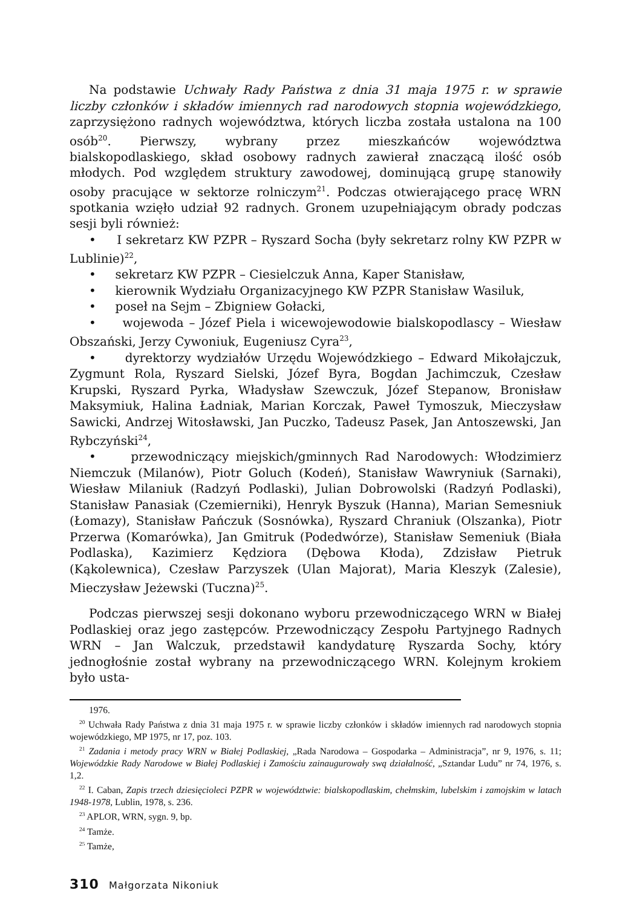Na podstawie Uchwały Rady Państwa z dnia 31 maja 1975 r. w sprawie liczby członków i składów imiennych rad narodowych stopnia wojewódzkiego, zaprzysiężono radnych województwa, których liczba została ustalona na 100 osób<sup>20</sup>. Pierwszy, wybrany przez mieszkańców województwa bialskopodlaskiego, skład osobowy radnych zawierał znaczącą ilość osób młodych. Pod względem struktury zawodowej, dominującą grupę stanowiły osoby pracujące w sektorze rolniczym<sup>21</sup>. Podczas otwierającego pracę WRN spotkania wzięło udział 92 radnych. Gronem uzupełniającym obrady podczas sesji byli również:
• I sekretarz KW PZPR – Ryszard Socha (były sekretarz rolny KW PZPR w Lublinie)<sup>22</sup>,
• sekretarz KW PZPR – Ciesielczuk Anna, Kaper Stanisław,
• kierownik Wydziału Organizacyjnego KW PZPR Stanisław Wasiluk,
• poseł na Sejm – Zbigniew Gołacki,
• wojewoda – Józef Piela i wicewojewodowie bialskopodlascy – Wiesław Obszański, Jerzy Cywoniuk, Eugeniusz Cyra<sup>23</sup>,
• dyrektorzy wydziałów Urzędu Wojewódzkiego – Edward Mikołajczuk, Zygmunt Rola, Ryszard Sielski, Józef Byra, Bogdan Jachimczuk, Czesław Krupski, Ryszard Pyrka, Władysław Szewczuk, Józef Stepanow, Bronisław Maksymiuk, Halina Ładniak, Marian Korczak, Paweł Tymoszuk, Mieczysław Sawicki, Andrzej Witosławski, Jan Puczko, Tadeusz Pasek, Jan Antoszewski, Jan Rybczyński<sup>24</sup>,
• przewodniczący miejskich/gminnych Rad Narodowych: Włodzimierz Niemczuk (Milanów), Piotr Goluch (Kodeń), Stanisław Wawryniuk (Sarnaki), Wiesław Milaniuk (Radzyń Podlaski), Julian Dobrowolski (Radzyń Podlaski), Stanisław Panasiak (Czemierniki), Henryk Byszuk (Hanna), Marian Semesniuk (Łomazy), Stanisław Pańczuk (Sosnówka), Ryszard Chraniuk (Olszanka), Piotr Przerwa (Komarówka), Jan Gmitruk (Podedwórze), Stanisław Semeniuk (Biała Podlaska), Kazimierz Kędziora (Dębowa Kłoda), Zdzisław Pietruk (Kąkolewnica), Czesław Parzyszek (Ulan Majorat), Maria Kleszyk (Zalesie), Mieczysław Jeżewski (Tuczna)<sup>25</sup>.
Podczas pierwszej sesji dokonano wyboru przewodniczącego WRN w Białej Podlaskiej oraz jego zastępców. Przewodniczący Zespołu Partyjnego Radnych WRN – Jan Walczuk, przedstawił kandydaturę Ryszarda Sochy, który jednogłośnie został wybrany na przewodniczącego WRN. Kolejnym krokiem było usta-
1976.
<sup>20</sup> Uchwała Rady Państwa z dnia 31 maja 1975 r. w sprawie liczby członków i składów imiennych rad narodowych stopnia wojewódzkiego, MP 1975, nr 17, poz. 103.
<sup>21</sup> Zadania i metody pracy WRN w Białej Podlaskiej, „Rada Narodowa – Gospodarka – Administracja”, nr 9, 1976, s. 11; Wojewódzkie Rady Narodowe w Białej Podlaskiej i Zamościu zainaugurowały swą działalność, „Sztandar Ludu” nr 74, 1976, s. 1,2.
<sup>22</sup> I. Caban, Zapis trzech dziesięcioleci PZPR w województwie: bialskopodlaskim, chełmskim, lubelskim i zamojskim w latach 1948-1978, Lublin, 1978, s. 236.
<sup>23</sup> APLOR, WRN, sygn. 9, bp.
<sup>24</sup> Tamże.
<sup>25</sup> Tamże,
310 Małgorzata Nikoniuk